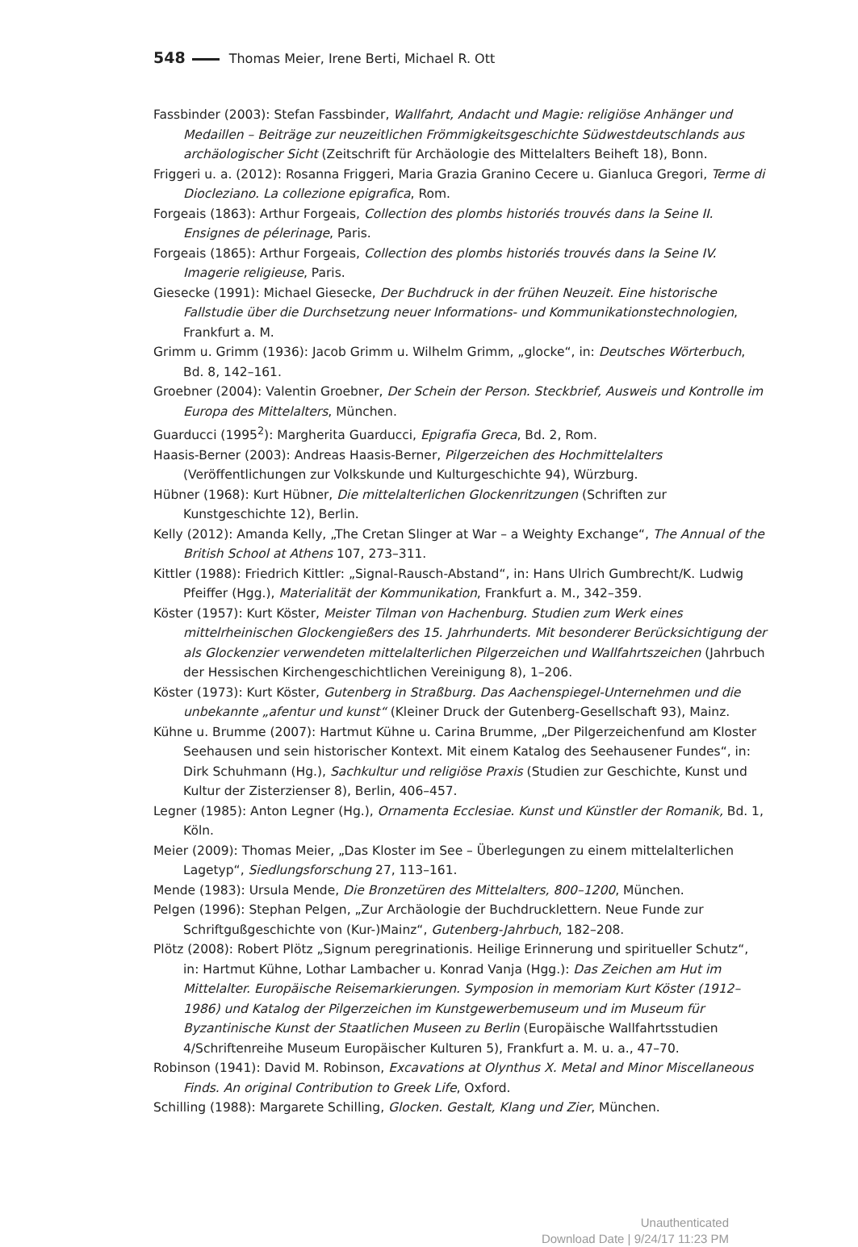548 Thomas Meier, Irene Berti, Michael R. Ott
Fassbinder (2003): Stefan Fassbinder, Wallfahrt, Andacht und Magie: religiöse Anhänger und Medaillen – Beiträge zur neuzeitlichen Frömmigkeitsgeschichte Südwestdeutschlands aus archäologischer Sicht (Zeitschrift für Archäologie des Mittelalters Beiheft 18), Bonn.
Friggeri u. a. (2012): Rosanna Friggeri, Maria Grazia Granino Cecere u. Gianluca Gregori, Terme di Diocleziano. La collezione epigrafica, Rom.
Forgeais (1863): Arthur Forgeais, Collection des plombs historiés trouvés dans la Seine II. Ensignes de pélerinage, Paris.
Forgeais (1865): Arthur Forgeais, Collection des plombs historiés trouvés dans la Seine IV. Imagerie religieuse, Paris.
Giesecke (1991): Michael Giesecke, Der Buchdruck in der frühen Neuzeit. Eine historische Fallstudie über die Durchsetzung neuer Informations- und Kommunikationstechnologien, Frankfurt a. M.
Grimm u. Grimm (1936): Jacob Grimm u. Wilhelm Grimm, „glocke“, in: Deutsches Wörterbuch, Bd. 8, 142–161.
Groebner (2004): Valentin Groebner, Der Schein der Person. Steckbrief, Ausweis und Kontrolle im Europa des Mittelalters, München.
Guarducci (1995<sup>2</sup>): Margherita Guarducci, Epigrafia Greca, Bd. 2, Rom.
Haasis-Berner (2003): Andreas Haasis-Berner, Pilgerzeichen des Hochmittelalters (Veröffentlichungen zur Volkskunde und Kulturgeschichte 94), Würzburg.
Hübner (1968): Kurt Hübner, Die mittelalterlichen Glockenritzungen (Schriften zur Kunstgeschichte 12), Berlin.
Kelly (2012): Amanda Kelly, „The Cretan Slinger at War – a Weighty Exchange“, The Annual of the British School at Athens 107, 273–311.
Kittler (1988): Friedrich Kittler: „Signal-Rausch-Abstand“, in: Hans Ulrich Gumbrecht/K. Ludwig Pfeiffer (Hgg.), Materialität der Kommunikation, Frankfurt a. M., 342–359.
Köster (1957): Kurt Köster, Meister Tilman von Hachenburg. Studien zum Werk eines mittelrheinischen Glockengießers des 15. Jahrhunderts. Mit besonderer Berücksichtigung der als Glockenzier verwendeten mittelalterlichen Pilgerzeichen und Wallfahrtszeichen (Jahrbuch der Hessischen Kirchengeschichtlichen Vereinigung 8), 1–206.
Köster (1973): Kurt Köster, Gutenberg in Straßburg. Das Aachenspiegel-Unternehmen und die unbekannte „afentur und kunst“ (Kleiner Druck der Gutenberg-Gesellschaft 93), Mainz.
Kühne u. Brumme (2007): Hartmut Kühne u. Carina Brumme, „Der Pilgerzeichenfund am Kloster Seehausen und sein historischer Kontext. Mit einem Katalog des Seehausener Fundes“, in: Dirk Schuhmann (Hg.), Sachkultur und religiöse Praxis (Studien zur Geschichte, Kunst und Kultur der Zisterzienser 8), Berlin, 406–457.
Legner (1985): Anton Legner (Hg.), Ornamenta Ecclesiae. Kunst und Künstler der Romanik, Bd. 1, Köln.
Meier (2009): Thomas Meier, „Das Kloster im See – Überlegungen zu einem mittelalterlichen Lagetyp“, Siedlungsforschung 27, 113–161.
Mende (1983): Ursula Mende, Die Bronzetüren des Mittelalters, 800–1200, München.
Pelgen (1996): Stephan Pelgen, „Zur Archäologie der Buchdrucklettern. Neue Funde zur Schriftgußgeschichte von (Kur-)Mainz“, Gutenberg-Jahrbuch, 182–208.
Plötz (2008): Robert Plötz „Signum peregrinationis. Heilige Erinnerung und spiritueller Schutz“, in: Hartmut Kühne, Lothar Lambacher u. Konrad Vanja (Hgg.): Das Zeichen am Hut im Mittelalter. Europäische Reisemarkierungen. Symposion in memoriam Kurt Köster (1912–1986) und Katalog der Pilgerzeichen im Kunstgewerbemuseum und im Museum für Byzantinische Kunst der Staatlichen Museen zu Berlin (Europäische Wallfahrtsstudien 4/Schriftenreihe Museum Europäischer Kulturen 5), Frankfurt a. M. u. a., 47–70.
Robinson (1941): David M. Robinson, Excavations at Olynthus X. Metal and Minor Miscellaneous Finds. An original Contribution to Greek Life, Oxford.
Schilling (1988): Margarete Schilling, Glocken. Gestalt, Klang und Zier, München.
Unauthenticated
Download Date | 9/24/17 11:23 PM